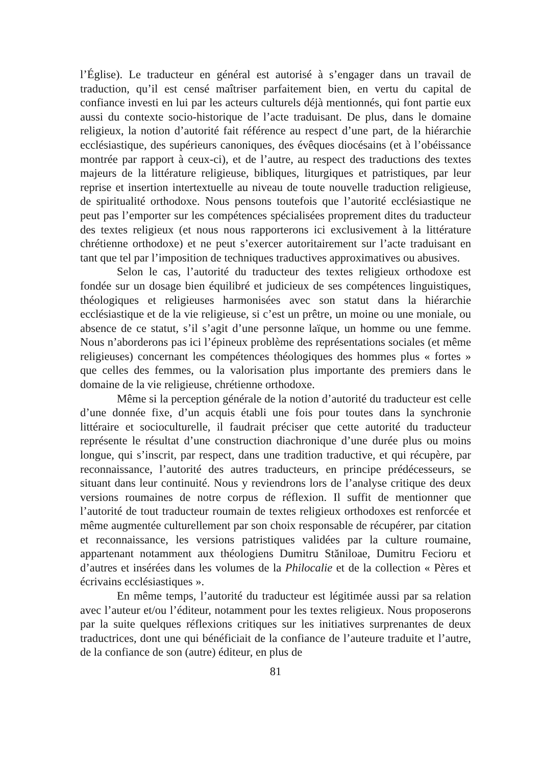l’Église). Le traducteur en général est autorisé à s’engager dans un travail de traduction, qu’il est censé maîtriser parfaitement bien, en vertu du capital de confiance investi en lui par les acteurs culturels déjà mentionnés, qui font partie eux aussi du contexte socio-historique de l’acte traduisant. De plus, dans le domaine religieux, la notion d’autorité fait référence au respect d’une part, de la hiérarchie ecclésiastique, des supérieurs canoniques, des évêques diocésains (et à l’obéissance montrée par rapport à ceux-ci), et de l’autre, au respect des traductions des textes majeurs de la littérature religieuse, bibliques, liturgiques et patristiques, par leur reprise et insertion intertextuelle au niveau de toute nouvelle traduction religieuse, de spiritualité orthodoxe. Nous pensons toutefois que l’autorité ecclésiastique ne peut pas l’emporter sur les compétences spécialisées proprement dites du traducteur des textes religieux (et nous nous rapporterons ici exclusivement à la littérature chrétienne orthodoxe) et ne peut s’exercer autoritairement sur l’acte traduisant en tant que tel par l’imposition de techniques traductives approximatives ou abusives.
Selon le cas, l’autorité du traducteur des textes religieux orthodoxe est fondée sur un dosage bien équilibré et judicieux de ses compétences linguistiques, théologiques et religieuses harmonisées avec son statut dans la hiérarchie ecclésiastique et de la vie religieuse, si c’est un prêtre, un moine ou une moniale, ou absence de ce statut, s’il s’agit d’une personne laïque, un homme ou une femme. Nous n’aborderons pas ici l’épineux problème des représentations sociales (et même religieuses) concernant les compétences théologiques des hommes plus « fortes » que celles des femmes, ou la valorisation plus importante des premiers dans le domaine de la vie religieuse, chrétienne orthodoxe.
Même si la perception générale de la notion d’autorité du traducteur est celle d’une donnée fixe, d’un acquis établi une fois pour toutes dans la synchronie littéraire et socioculturelle, il faudrait préciser que cette autorité du traducteur représente le résultat d’une construction diachronique d’une durée plus ou moins longue, qui s’inscrit, par respect, dans une tradition traductive, et qui récupère, par reconnaissance, l’autorité des autres traducteurs, en principe prédécesseurs, se situant dans leur continuité. Nous y reviendrons lors de l’analyse critique des deux versions roumaines de notre corpus de réflexion. Il suffit de mentionner que l’autorité de tout traducteur roumain de textes religieux orthodoxes est renforcée et même augmentée culturellement par son choix responsable de récupérer, par citation et reconnaissance, les versions patristiques validées par la culture roumaine, appartenant notamment aux théologiens Dumitru Stăniloae, Dumitru Fecioru et d’autres et insérées dans les volumes de la Philocalie et de la collection « Pères et écrivains ecclésiastiques ».
En même temps, l’autorité du traducteur est légitimée aussi par sa relation avec l’auteur et/ou l’éditeur, notamment pour les textes religieux. Nous proposerons par la suite quelques réflexions critiques sur les initiatives surprenantes de deux traductrices, dont une qui bénéficiait de la confiance de l’auteure traduite et l’autre, de la confiance de son (autre) éditeur, en plus de
81